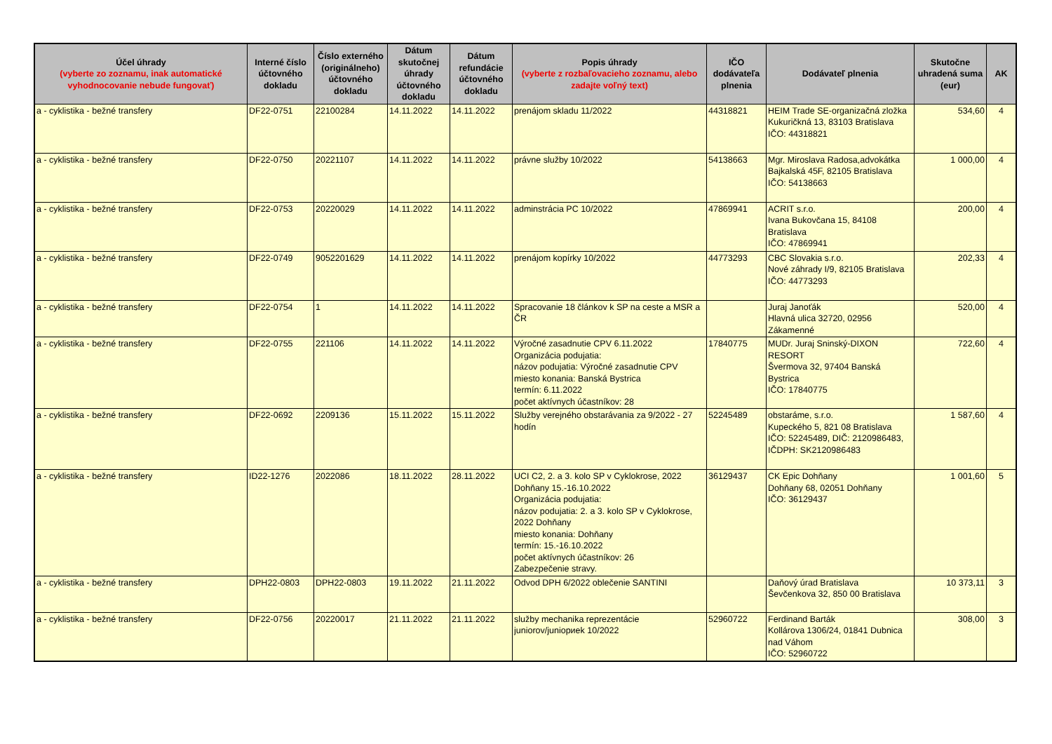| Účel úhrady (vyberte zo zoznamu, inak automatické vyhodnocovanie nebude fungovať) | Interné číslo účtovného dokladu | Číslo externého (originálneho) účtovného dokladu | Dátum skutočnej úhrady účtovného dokladu | Dátum refundácie účtovného dokladu | Popis úhrady (vyberte z rozbaľovacieho zoznamu, alebo zadajte voľný text) | IČO dodávateľa plnenia | Dodávateľ plnenia | Skutočne uhradená suma (eur) | AK |
| --- | --- | --- | --- | --- | --- | --- | --- | --- | --- |
| a - cyklistika - bežné transfery | DF22-0751 | 22100284 | 14.11.2022 | 14.11.2022 | prenájom skladu 11/2022 | 44318821 | HEIM Trade SE-organizačná zložka Kukuričkná 13, 83103 Bratislava IČO: 44318821 | 534,60 | 4 |
| a - cyklistika - bežné transfery | DF22-0750 | 20221107 | 14.11.2022 | 14.11.2022 | právne služby 10/2022 | 54138663 | Mgr. Miroslava Radosa,advokátka Bajkalská 45F, 82105 Bratislava IČO: 54138663 | 1 000,00 | 4 |
| a - cyklistika - bežné transfery | DF22-0753 | 20220029 | 14.11.2022 | 14.11.2022 | adminstrácia PC 10/2022 | 47869941 | ACRIT s.r.o. Ivana Bukovčana 15, 84108 Bratislava IČO: 47869941 | 200,00 | 4 |
| a - cyklistika - bežné transfery | DF22-0749 | 9052201629 | 14.11.2022 | 14.11.2022 | prenájom kopírky 10/2022 | 44773293 | CBC Slovakia s.r.o. Nové záhrady I/9, 82105 Bratislava IČO: 44773293 | 202,33 | 4 |
| a - cyklistika - bežné transfery | DF22-0754 | 1 | 14.11.2022 | 14.11.2022 | Spracovanie 18 článkov k SP na ceste a MSR a ČR | | Juraj Janoťák Hlavná ulica 32720, 02956 Zákamenné | 520,00 | 4 |
| a - cyklistika - bežné transfery | DF22-0755 | 221106 | 14.11.2022 | 14.11.2022 | Výročné zasadnutie CPV 6.11.2022 Organizácia podujatia: názov podujatia: Výročné zasadnutie CPV miesto konania: Banská Bystrica termín: 6.11.2022 počet aktívnych účastníkov: 28 | 17840775 | MUDr. Juraj Sninský-DIXON RESORT Švermova 32, 97404 Banská Bystrica IČO: 17840775 | 722,60 | 4 |
| a - cyklistika - bežné transfery | DF22-0692 | 2209136 | 15.11.2022 | 15.11.2022 | Služby verejného obstarávania za 9/2022 - 27 hodín | 52245489 | obstaráme, s.r.o. Kupeckého 5, 821 08 Bratislava IČO: 52245489, DIČ: 2120986483, IČDPH: SK2120986483 | 1 587,60 | 4 |
| a - cyklistika - bežné transfery | ID22-1276 | 2022086 | 18.11.2022 | 28.11.2022 | UCI C2, 2. a 3. kolo SP v Cyklokrose, 2022 Dohňany 15.-16.10.2022 Organizácia podujatia: názov podujatia: 2. a 3. kolo SP v Cyklokrose, 2022 Dohňany miesto konania: Dohňany termín: 15.-16.10.2022 počet aktívnych účastníkov: 26 Zabezpečenie stravy. | 36129437 | CK Epic Dohňany Dohňany 68, 02051 Dohňany IČO: 36129437 | 1 001,60 | 5 |
| a - cyklistika - bežné transfery | DPH22-0803 | DPH22-0803 | 19.11.2022 | 21.11.2022 | Odvod DPH 6/2022 oblečenie SANTINI | | Daňový úrad Bratislava Ševčenkova 32, 850 00 Bratislava | 10 373,11 | 3 |
| a - cyklistika - bežné transfery | DF22-0756 | 20220017 | 21.11.2022 | 21.11.2022 | služby mechanika reprezentácie juniorov/juniориek 10/2022 | 52960722 | Ferdinand Barták Kollárova 1306/24, 01841 Dubnica nad Váhom IČO: 52960722 | 308,00 | 3 |